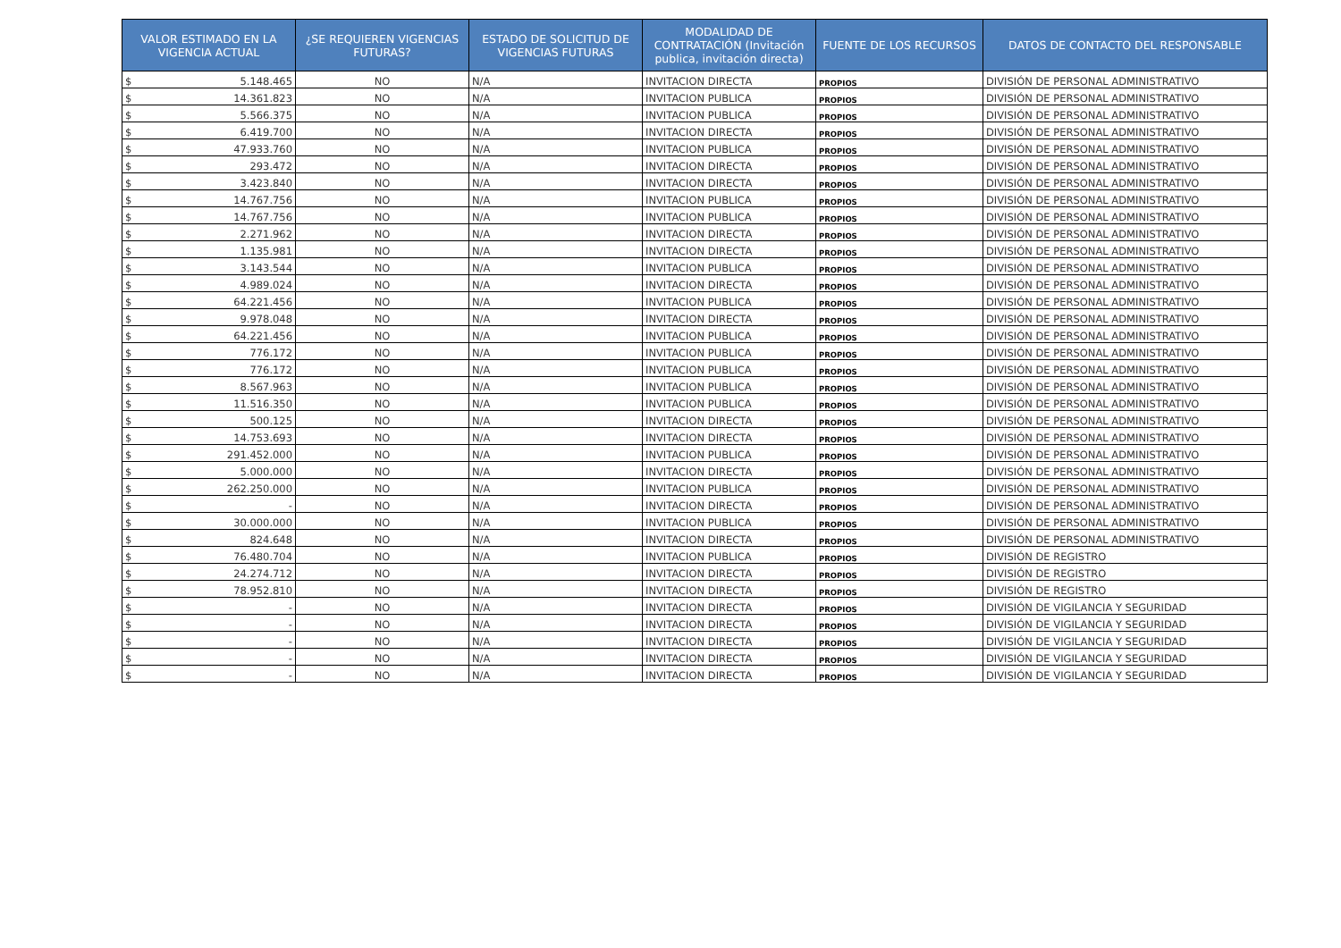| VALOR ESTIMADO EN LA VIGENCIA ACTUAL | ¿SE REQUIEREN VIGENCIAS FUTURAS? | ESTADO DE SOLICITUD DE VIGENCIAS FUTURAS | MODALIDAD DE CONTRATACIÓN (Invitación publica, invitación directa) | FUENTE DE LOS RECURSOS | DATOS DE CONTACTO DEL RESPONSABLE |
| --- | --- | --- | --- | --- | --- |
| $ 5.148.465 | NO | N/A | INVITACION DIRECTA | PROPIOS | DIVISIÓN DE PERSONAL ADMINISTRATIVO |
| $ 14.361.823 | NO | N/A | INVITACION PUBLICA | PROPIOS | DIVISIÓN DE PERSONAL ADMINISTRATIVO |
| $ 5.566.375 | NO | N/A | INVITACION PUBLICA | PROPIOS | DIVISIÓN DE PERSONAL ADMINISTRATIVO |
| $ 6.419.700 | NO | N/A | INVITACION DIRECTA | PROPIOS | DIVISIÓN DE PERSONAL ADMINISTRATIVO |
| $ 47.933.760 | NO | N/A | INVITACION PUBLICA | PROPIOS | DIVISIÓN DE PERSONAL ADMINISTRATIVO |
| $ 293.472 | NO | N/A | INVITACION DIRECTA | PROPIOS | DIVISIÓN DE PERSONAL ADMINISTRATIVO |
| $ 3.423.840 | NO | N/A | INVITACION DIRECTA | PROPIOS | DIVISIÓN DE PERSONAL ADMINISTRATIVO |
| $ 14.767.756 | NO | N/A | INVITACION PUBLICA | PROPIOS | DIVISIÓN DE PERSONAL ADMINISTRATIVO |
| $ 14.767.756 | NO | N/A | INVITACION PUBLICA | PROPIOS | DIVISIÓN DE PERSONAL ADMINISTRATIVO |
| $ 2.271.962 | NO | N/A | INVITACION DIRECTA | PROPIOS | DIVISIÓN DE PERSONAL ADMINISTRATIVO |
| $ 1.135.981 | NO | N/A | INVITACION DIRECTA | PROPIOS | DIVISIÓN DE PERSONAL ADMINISTRATIVO |
| $ 3.143.544 | NO | N/A | INVITACION PUBLICA | PROPIOS | DIVISIÓN DE PERSONAL ADMINISTRATIVO |
| $ 4.989.024 | NO | N/A | INVITACION DIRECTA | PROPIOS | DIVISIÓN DE PERSONAL ADMINISTRATIVO |
| $ 64.221.456 | NO | N/A | INVITACION PUBLICA | PROPIOS | DIVISIÓN DE PERSONAL ADMINISTRATIVO |
| $ 9.978.048 | NO | N/A | INVITACION DIRECTA | PROPIOS | DIVISIÓN DE PERSONAL ADMINISTRATIVO |
| $ 64.221.456 | NO | N/A | INVITACION PUBLICA | PROPIOS | DIVISIÓN DE PERSONAL ADMINISTRATIVO |
| $ 776.172 | NO | N/A | INVITACION PUBLICA | PROPIOS | DIVISIÓN DE PERSONAL ADMINISTRATIVO |
| $ 776.172 | NO | N/A | INVITACION PUBLICA | PROPIOS | DIVISIÓN DE PERSONAL ADMINISTRATIVO |
| $ 8.567.963 | NO | N/A | INVITACION PUBLICA | PROPIOS | DIVISIÓN DE PERSONAL ADMINISTRATIVO |
| $ 11.516.350 | NO | N/A | INVITACION PUBLICA | PROPIOS | DIVISIÓN DE PERSONAL ADMINISTRATIVO |
| $ 500.125 | NO | N/A | INVITACION DIRECTA | PROPIOS | DIVISIÓN DE PERSONAL ADMINISTRATIVO |
| $ 14.753.693 | NO | N/A | INVITACION DIRECTA | PROPIOS | DIVISIÓN DE PERSONAL ADMINISTRATIVO |
| $ 291.452.000 | NO | N/A | INVITACION PUBLICA | PROPIOS | DIVISIÓN DE PERSONAL ADMINISTRATIVO |
| $ 5.000.000 | NO | N/A | INVITACION DIRECTA | PROPIOS | DIVISIÓN DE PERSONAL ADMINISTRATIVO |
| $ 262.250.000 | NO | N/A | INVITACION PUBLICA | PROPIOS | DIVISIÓN DE PERSONAL ADMINISTRATIVO |
| $ - | NO | N/A | INVITACION DIRECTA | PROPIOS | DIVISIÓN DE PERSONAL ADMINISTRATIVO |
| $ 30.000.000 | NO | N/A | INVITACION PUBLICA | PROPIOS | DIVISIÓN DE PERSONAL ADMINISTRATIVO |
| $ 824.648 | NO | N/A | INVITACION DIRECTA | PROPIOS | DIVISIÓN DE PERSONAL ADMINISTRATIVO |
| $ 76.480.704 | NO | N/A | INVITACION PUBLICA | PROPIOS | DIVISIÓN DE REGISTRO |
| $ 24.274.712 | NO | N/A | INVITACION DIRECTA | PROPIOS | DIVISIÓN DE REGISTRO |
| $ 78.952.810 | NO | N/A | INVITACION DIRECTA | PROPIOS | DIVISIÓN DE REGISTRO |
| $ - | NO | N/A | INVITACION DIRECTA | PROPIOS | DIVISIÓN DE VIGILANCIA Y SEGURIDAD |
| $ - | NO | N/A | INVITACION DIRECTA | PROPIOS | DIVISIÓN DE VIGILANCIA Y SEGURIDAD |
| $ - | NO | N/A | INVITACION DIRECTA | PROPIOS | DIVISIÓN DE VIGILANCIA Y SEGURIDAD |
| $ - | NO | N/A | INVITACION DIRECTA | PROPIOS | DIVISIÓN DE VIGILANCIA Y SEGURIDAD |
| $ - | NO | N/A | INVITACION DIRECTA | PROPIOS | DIVISIÓN DE VIGILANCIA Y SEGURIDAD |